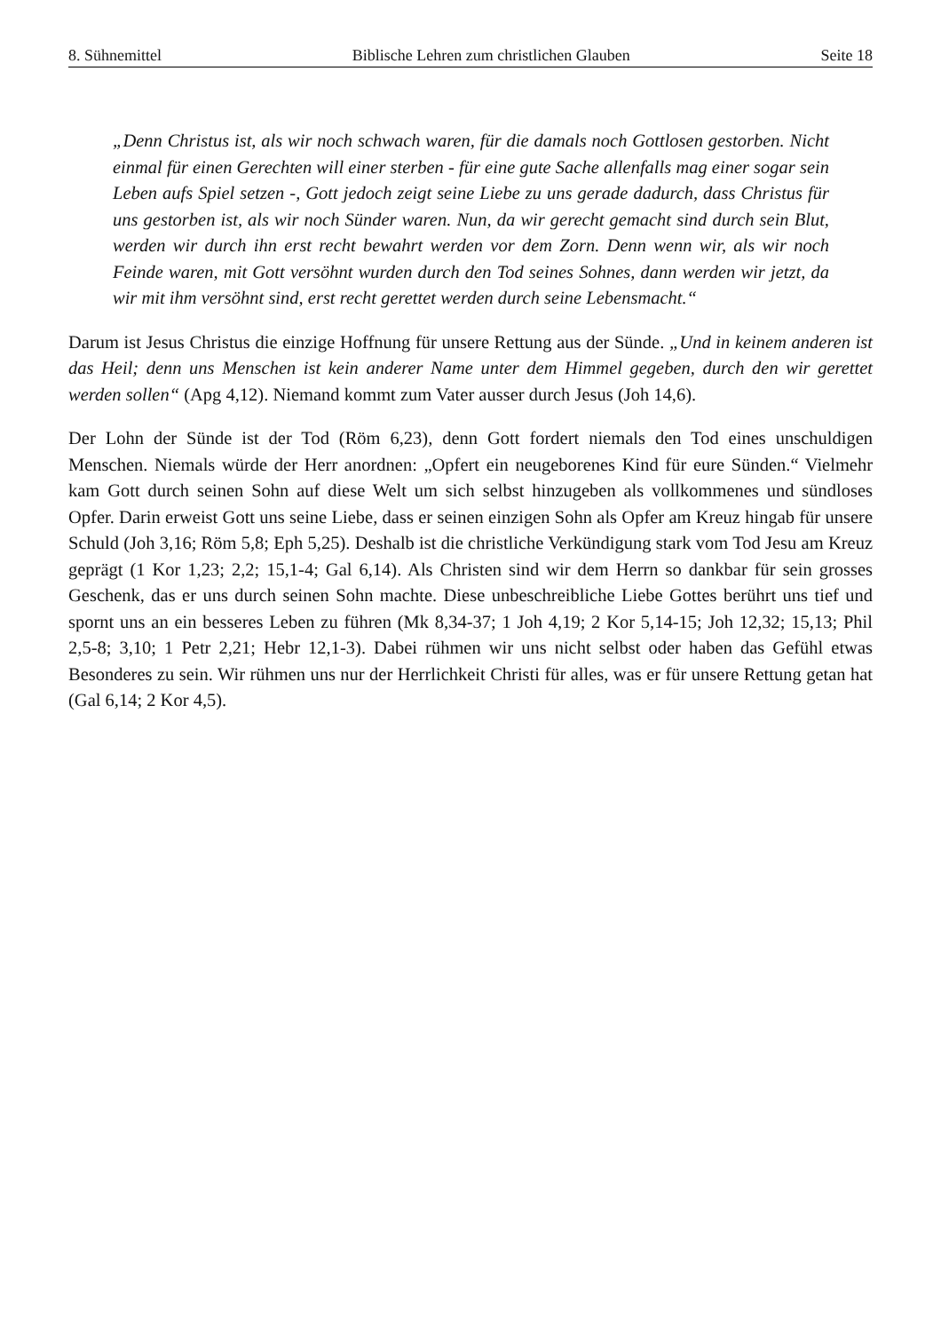8. Sühnemittel Biblische Lehren zum christlichen Glauben Seite 18
„Denn Christus ist, als wir noch schwach waren, für die damals noch Gottlosen gestorben. Nicht einmal für einen Gerechten will einer sterben - für eine gute Sache allenfalls mag einer sogar sein Leben aufs Spiel setzen -, Gott jedoch zeigt seine Liebe zu uns gerade dadurch, dass Christus für uns gestorben ist, als wir noch Sünder waren. Nun, da wir gerecht gemacht sind durch sein Blut, werden wir durch ihn erst recht bewahrt werden vor dem Zorn. Denn wenn wir, als wir noch Feinde waren, mit Gott versöhnt wurden durch den Tod seines Sohnes, dann werden wir jetzt, da wir mit ihm versöhnt sind, erst recht gerettet werden durch seine Lebensmacht.“
Darum ist Jesus Christus die einzige Hoffnung für unsere Rettung aus der Sünde. „Und in keinem anderen ist das Heil; denn uns Menschen ist kein anderer Name unter dem Himmel gegeben, durch den wir gerettet werden sollen“ (Apg 4,12). Niemand kommt zum Vater ausser durch Jesus (Joh 14,6).
Der Lohn der Sünde ist der Tod (Röm 6,23), denn Gott fordert niemals den Tod eines unschuldigen Menschen. Niemals würde der Herr anordnen: „Opfert ein neugeborenes Kind für eure Sünden.“ Vielmehr kam Gott durch seinen Sohn auf diese Welt um sich selbst hinzugeben als vollkommenes und sündloses Opfer. Darin erweist Gott uns seine Liebe, dass er seinen einzigen Sohn als Opfer am Kreuz hingab für unsere Schuld (Joh 3,16; Röm 5,8; Eph 5,25). Deshalb ist die christliche Verkündigung stark vom Tod Jesu am Kreuz geprägt (1 Kor 1,23; 2,2; 15,1-4; Gal 6,14). Als Christen sind wir dem Herrn so dankbar für sein grosses Geschenk, das er uns durch seinen Sohn machte. Diese unbeschreibliche Liebe Gottes berührt uns tief und spornt uns an ein besseres Leben zu führen (Mk 8,34-37; 1 Joh 4,19; 2 Kor 5,14-15; Joh 12,32; 15,13; Phil 2,5-8; 3,10; 1 Petr 2,21; Hebr 12,1-3). Dabei rühmen wir uns nicht selbst oder haben das Gefühl etwas Besonderes zu sein. Wir rühmen uns nur der Herrlichkeit Christi für alles, was er für unsere Rettung getan hat (Gal 6,14; 2 Kor 4,5).